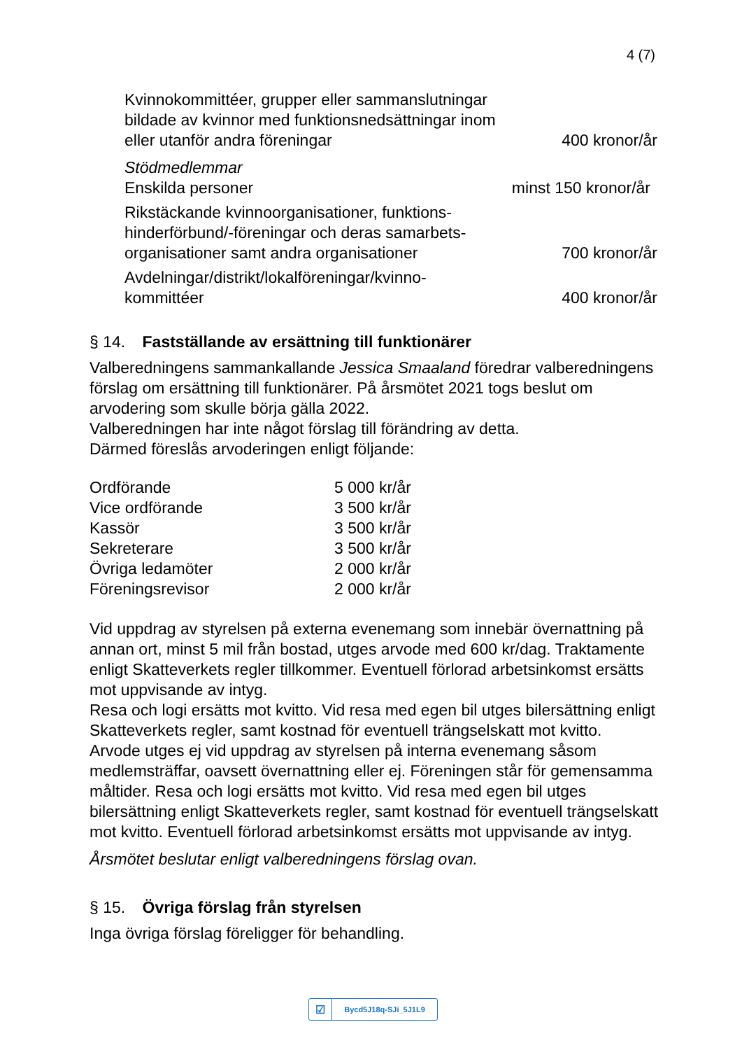4 (7)
| Kvinnokommittéer, grupper eller sammanslutningar bildade av kvinnor med funktionsnedsättningar inom eller utanför andra föreningar | 400 kronor/år |
| Stödmedlemmar Enskilda personer | minst 150 kronor/år |
| Rikstäckande kvinnoorganisationer, funktions- hinderförbund/-föreningar och deras samarbets- organisationer samt andra organisationer | 700 kronor/år |
| Avdelningar/distrikt/lokalföreningar/kvinno- kommittéer | 400 kronor/år |
§ 14. Fastställande av ersättning till funktionärer
Valberedningens sammankallande Jessica Smaaland föredrar valberedningens förslag om ersättning till funktionärer. På årsmötet 2021 togs beslut om arvodering som skulle börja gälla 2022.
Valberedningen har inte något förslag till förändring av detta.
Därmed föreslås arvoderingen enligt följande:
| Ordförande | 5 000 kr/år |
| Vice ordförande | 3 500 kr/år |
| Kassör | 3 500 kr/år |
| Sekreterare | 3 500 kr/år |
| Övriga ledamöter | 2 000 kr/år |
| Föreningsrevisor | 2 000 kr/år |
Vid uppdrag av styrelsen på externa evenemang som innebär övernattning på annan ort, minst 5 mil från bostad, utges arvode med 600 kr/dag. Traktamente enligt Skatteverkets regler tillkommer. Eventuell förlorad arbetsinkomst ersätts mot uppvisande av intyg.
Resa och logi ersätts mot kvitto. Vid resa med egen bil utges bilersättning enligt Skatteverkets regler, samt kostnad för eventuell trängselskatt mot kvitto.
Arvode utges ej vid uppdrag av styrelsen på interna evenemang såsom medlemsträffar, oavsett övernattning eller ej. Föreningen står för gemensamma måltider. Resa och logi ersätts mot kvitto. Vid resa med egen bil utges bilersättning enligt Skatteverkets regler, samt kostnad för eventuell trängselskatt mot kvitto. Eventuell förlorad arbetsinkomst ersätts mot uppvisande av intyg.
Årsmötet beslutar enligt valberedningens förslag ovan.
§ 15. Övriga förslag från styrelsen
Inga övriga förslag föreligger för behandling.
☑ Bycd5J18q-SJi_5J1L9